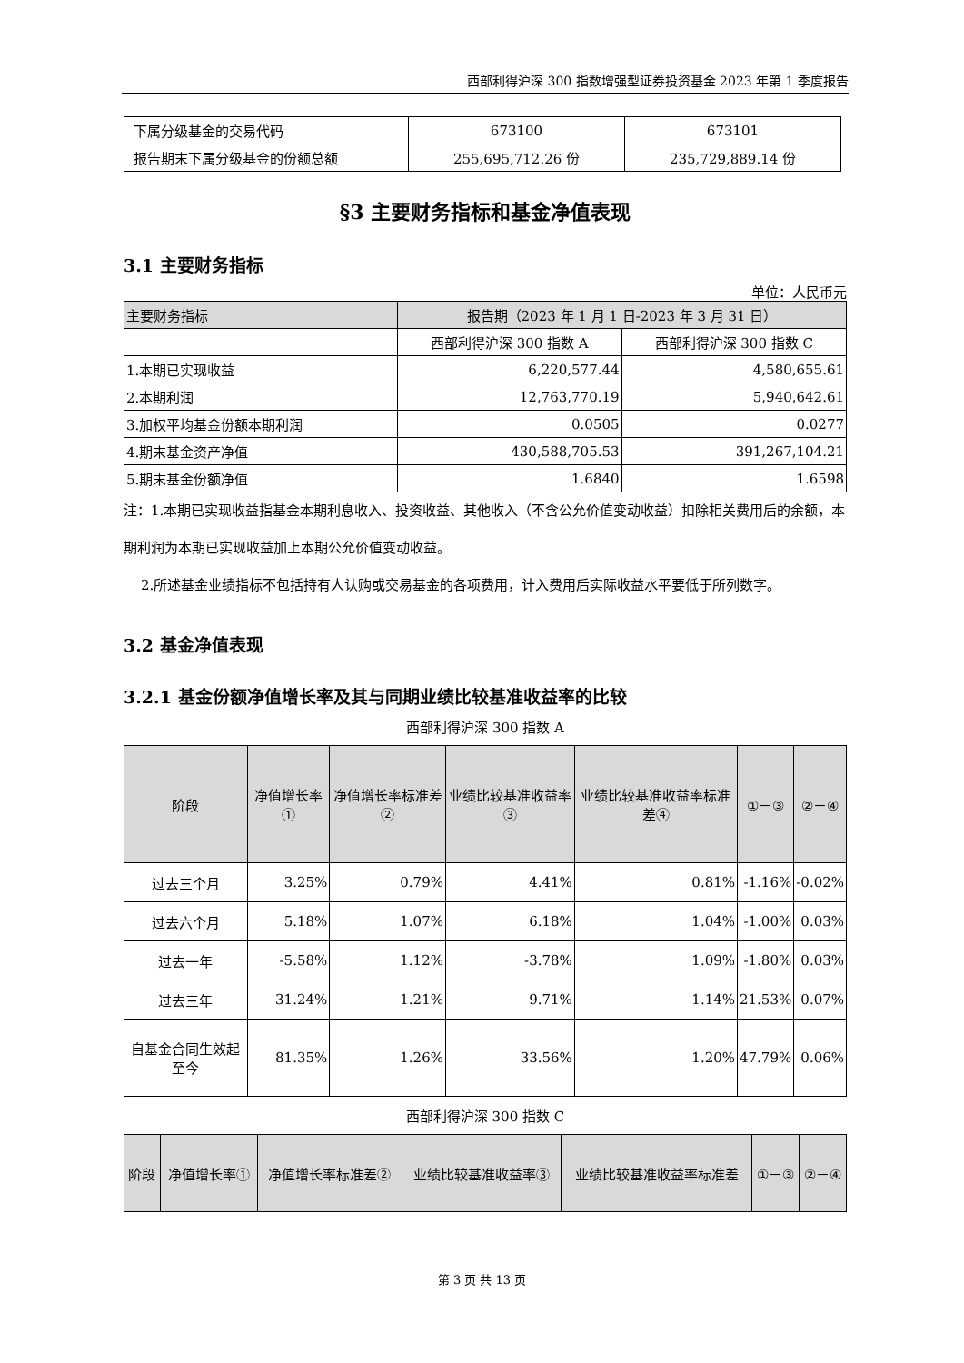西部利得沪深 300 指数增强型证券投资基金 2023 年第 1 季度报告
| 下属分级基金的交易代码 | 673100 | 673101 |
| 报告期末下属分级基金的份额总额 | 255,695,712.26 份 | 235,729,889.14 份 |
§3 主要财务指标和基金净值表现
3.1 主要财务指标
单位：人民币元
| 主要财务指标 | 报告期（2023 年 1 月 1 日-2023 年 3 月 31 日） | |
| --- | --- | --- |
| | 西部利得沪深 300 指数 A | 西部利得沪深 300 指数 C |
| 1.本期已实现收益 | 6,220,577.44 | 4,580,655.61 |
| 2.本期利润 | 12,763,770.19 | 5,940,642.61 |
| 3.加权平均基金份额本期利润 | 0.0505 | 0.0277 |
| 4.期末基金资产净值 | 430,588,705.53 | 391,267,104.21 |
| 5.期末基金份额净值 | 1.6840 | 1.6598 |
注：1.本期已实现收益指基金本期利息收入、投资收益、其他收入（不含公允价值变动收益）扣除相关费用后的余额，本期利润为本期已实现收益加上本期公允价值变动收益。
2.所述基金业绩指标不包括持有人认购或交易基金的各项费用，计入费用后实际收益水平要低于所列数字。
3.2 基金净值表现
3.2.1 基金份额净值增长率及其与同期业绩比较基准收益率的比较
西部利得沪深 300 指数 A
| 阶段 | 净值增长率① | 净值增长率标准差② | 业绩比较基准收益率③ | 业绩比较基准收益率标准差④ | ①－③ | ②－④ |
| --- | --- | --- | --- | --- | --- | --- |
| 过去三个月 | 3.25% | 0.79% | 4.41% | 0.81% | -1.16% | -0.02% |
| 过去六个月 | 5.18% | 1.07% | 6.18% | 1.04% | -1.00% | 0.03% |
| 过去一年 | -5.58% | 1.12% | -3.78% | 1.09% | -1.80% | 0.03% |
| 过去三年 | 31.24% | 1.21% | 9.71% | 1.14% | 21.53% | 0.07% |
| 自基金合同生效起至今 | 81.35% | 1.26% | 33.56% | 1.20% | 47.79% | 0.06% |
西部利得沪深 300 指数 C
| 阶段 | 净值增长率① | 净值增长率标准差② | 业绩比较基准收益率③ | 业绩比较基准收益率标准差 | ①－③ | ②－④ |
| --- | --- | --- | --- | --- | --- | --- |
第 3 页 共 13 页